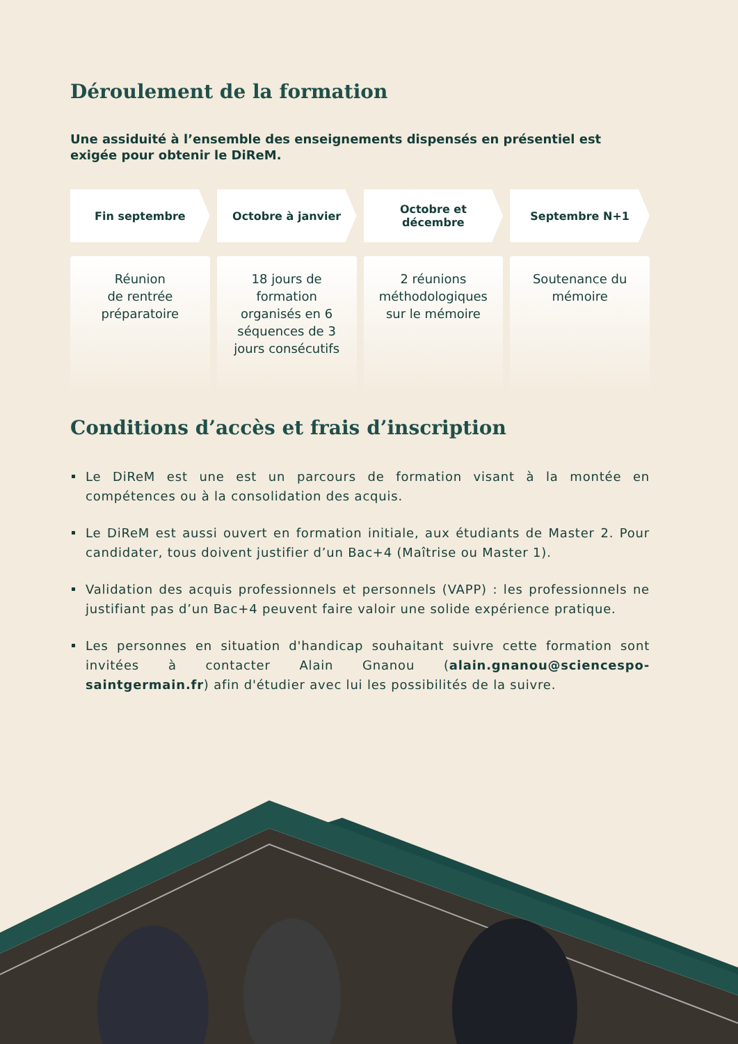Déroulement de la formation
Une assiduité à l’ensemble des enseignements dispensés en présentiel est exigée pour obtenir le DiReM.
Fin septembre Octobre à janvier Octobre et
décembre
Septembre N+1
Réunion
de rentrée
préparatoire
18 jours de
formation
organisés en 6
séquences de 3
jours consécutifs
2 réunions
méthodologiques
sur le mémoire
Soutenance du
mémoire
Conditions d’accès et frais d’inscription
Le DiReM est une est un parcours de formation visant à la montée en compétences ou à la consolidation des acquis.
Le DiReM est aussi ouvert en formation initiale, aux étudiants de Master 2. Pour candidater, tous doivent justifier d’un Bac+4 (Maîtrise ou Master 1).
Validation des acquis professionnels et personnels (VAPP) : les professionnels ne justifiant pas d’un Bac+4 peuvent faire valoir une solide expérience pratique.
Les personnes en situation d'handicap souhaitant suivre cette formation sont invitées à contacter Alain Gnanou (alain.gnanou@sciencespo-saintgermain.fr) afin d'étudier avec lui les possibilités de la suivre.